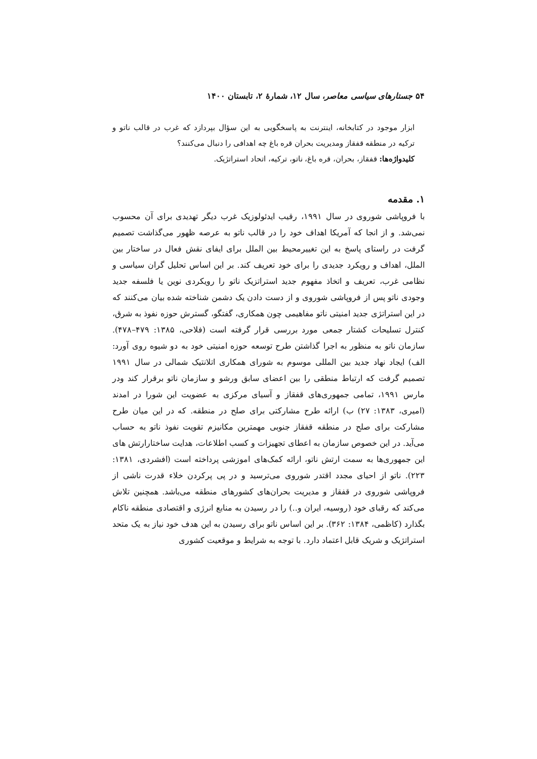۵۴ جستارهای سیاسی معاصر، سال ۱۲، شمارهٔ ۲، تابستان ۱۴۰۰
ابزار موجود در کتابخانه، اینترنت به پاسخگویی به این سؤال بپردازد که غرب در قالب ناتو و ترکیه در منطقه قفقاز ومدیریت بحران قره باغ چه اهدافی را دنبال می‌کنند؟
کلیدواژه‌ها: قفقاز، بحران، قره باغ، ناتو، ترکیه، اتحاد استراتژیک.
۱. مقدمه
با فروپاشی شوروی در سال ۱۹۹۱، رقیب ایدئولوزیک غرب دیگر تهدیدی برای آن محسوب نمی‌شد. و از انجا که آمریکا اهداف خود را در قالب ناتو به عرصه ظهور می‌گذاشت تصمیم گرفت در راستای پاسخ به این تغییرمحیط بین الملل برای ایفای نقش فعال در ساختار بین الملل، اهداف و رویکرد جدیدی را برای خود تعریف کند. بر این اساس تحلیل گران سیاسی و نظامی غرب، تعریف و اتخاذ مفهوم جدید استراتزیک ناتو را رویکردی نوین یا فلسفه جدید وجودی ناتو پس از فروپاشی شوروی و از دست دادن یک دشمن شناخته شده بیان می‌کنند که در این استراتژی جدید امنیتی ناتو مفاهیمی چون همکاری، گفتگو، گسترش حوزه نفوذ به شرق، کنترل تسلیحات کشتار جمعی مورد بررسی قرار گرفته است (فلاحی، ۱۳۸۵: ۴۷۹–۴۷۸). سازمان ناتو به منظور به اجرا گذاشتن طرح توسعه حوزه امنیتی خود به دو شیوه روی آورد: الف) ایجاد نهاد جدید بین المللی موسوم به شورای همکاری اتلانتیک شمالی در سال ۱۹۹۱ تصمیم گرفت که ارتباط منطقی را بین اعضای سابق ورشو و سازمان ناتو برقرار کند ودر مارس ۱۹۹۱، تمامی جمهوری‌های قفقاز و آسیای مرکزی به عضویت این شورا در امدند (امیری، ۱۳۸۳: ۲۷) ب) ارائه طرح مشارکتی برای صلح در منطقه. که در این میان طرح مشارکت برای صلح در منطقه قفقاز جنوبی مهمترین مکانیزم تقویت نفوذ ناتو به حساب می‌آید. در این خصوص سازمان به اعطای تجهیزات و کسب اطلاعات، هدایت ساختارارتش های این جمهوری‌ها به سمت ارتش ناتو، ارائه کمک‌های اموزشی پرداخته است (افشردی، ۱۳۸۱: ۲۲۳). ناتو از احیای مجدد اقتدر شوروی می‌ترسید و در پی پرکردن خلاء قدرت ناشی از فروپاشی شوروی در قفقاز و مدیریت بحران‌های کشورهای منطقه می‌باشد. همچنین تلاش می‌کند که رقبای خود (روسیه، ایران و..) را در رسیدن به منابع انرژی و اقتصادی منطقه ناکام بگذارد (کاظمی، ۱۳۸۴: ۳۶۲). بر این اساس ناتو برای رسیدن به این هدف خود نیاز به یک متحد استراتژیک و شریک قابل اعتماد دارد. با توجه به شرایط و موقعیت کشوری